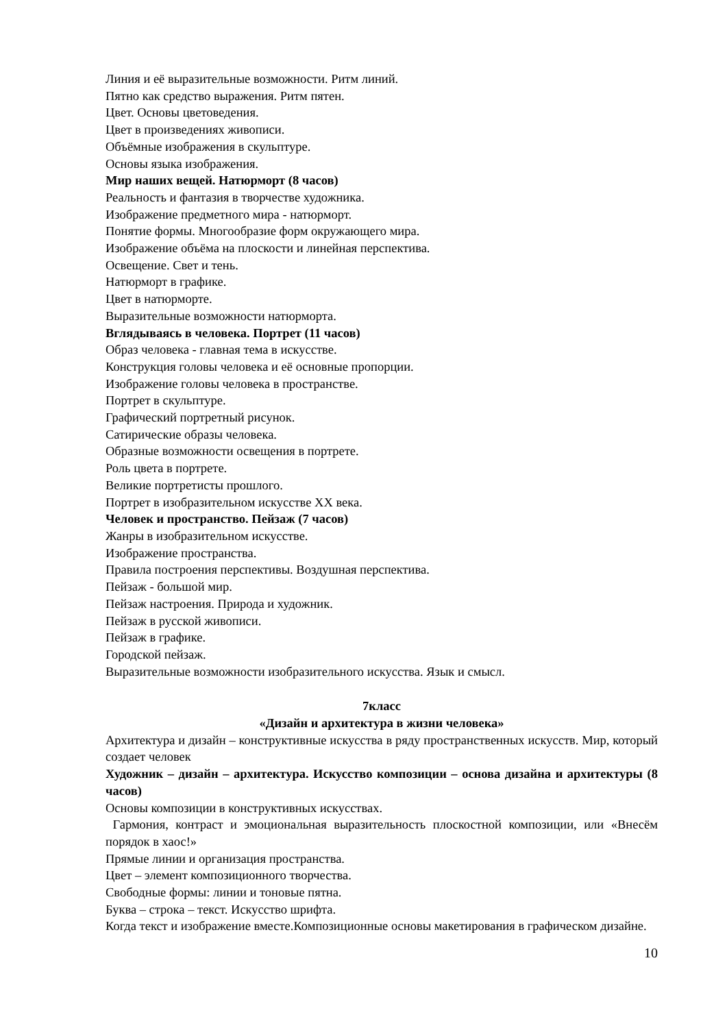Линия и её выразительные возможности. Ритм линий.
Пятно как средство выражения. Ритм пятен.
Цвет. Основы цветоведения.
Цвет в произведениях живописи.
Объёмные изображения в скульптуре.
Основы языка изображения.
Мир наших вещей. Натюрморт (8 часов)
Реальность и фантазия в творчестве художника.
Изображение предметного мира - натюрморт.
Понятие формы. Многообразие форм окружающего мира.
Изображение объёма на плоскости и линейная перспектива.
Освещение. Свет и тень.
Натюрморт в графике.
Цвет в натюрморте.
Выразительные возможности натюрморта.
Вглядываясь в человека. Портрет (11 часов)
Образ человека - главная тема в искусстве.
Конструкция головы человека и её основные пропорции.
Изображение головы человека в пространстве.
Портрет в скульптуре.
Графический портретный рисунок.
Сатирические образы человека.
Образные возможности освещения в портрете.
Роль цвета в портрете.
Великие портретисты прошлого.
Портрет в изобразительном искусстве XX века.
Человек и пространство. Пейзаж (7 часов)
Жанры в изобразительном искусстве.
Изображение пространства.
Правила построения перспективы. Воздушная перспектива.
Пейзаж - большой мир.
Пейзаж настроения. Природа и художник.
Пейзаж в русской живописи.
Пейзаж в графике.
Городской пейзаж.
Выразительные возможности изобразительного искусства. Язык и смысл.
7класс
«Дизайн и архитектура в жизни человека»
Архитектура и дизайн – конструктивные искусства в ряду пространственных искусств. Мир, который создает человек
Художник – дизайн – архитектура. Искусство композиции – основа дизайна и архитектуры (8 часов)
Основы композиции в конструктивных искусствах.
Гармония, контраст и эмоциональная выразительность плоскостной композиции, или «Внесём порядок в хаос!»
Прямые линии и организация пространства.
Цвет – элемент композиционного творчества.
Свободные формы: линии и тоновые пятна.
Буква – строка – текст. Искусство шрифта.
Когда текст и изображение вместе.Композиционные основы макетирования в графическом дизайне.
10